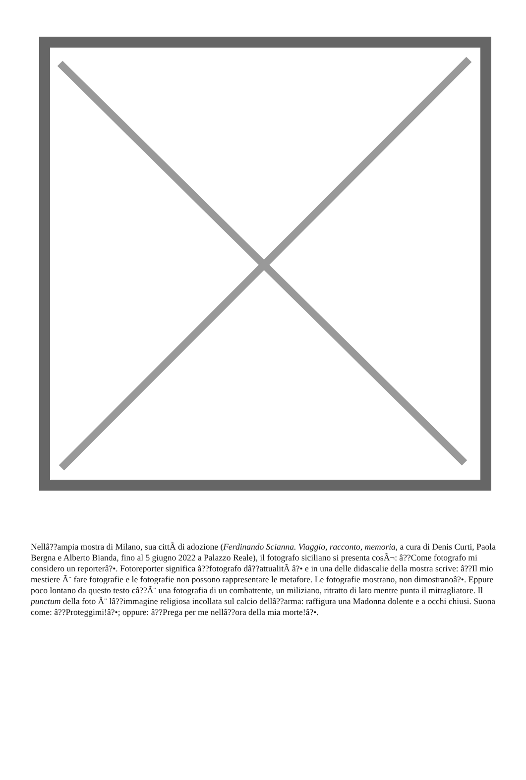Nellâ??ampia mostra di Milano, sua cittÃ di adozione (Ferdinando Scianna. Viaggio, racconto, memoria, a cura di Denis Curti, Paola Bergna e Alberto Bianda, fino al 5 giugno 2022 a Palazzo Reale), il fotografo siciliano si presenta cosÃ¬: â??Come fotografo mi considero un reporterâ?•. Fotoreporter significa â??fotografo dâ??attualitÃ â?• e in una delle didascalie della mostra scrive: â??Il mio mestiere Ã¨ fare fotografie e le fotografie non possono rappresentare le metafore. Le fotografie mostrano, non dimostranoâ?•. Eppure poco lontano da questo testo câ??Ã¨ una fotografia di un combattente, un miliziano, ritratto di lato mentre punta il mitragliatore. Il punctum della foto Ã¨ lâ??immagine religiosa incollata sul calcio dellâ??arma: raffigura una Madonna dolente e a occhi chiusi. Suona come: â??Proteggimi!â?•; oppure: â??Prega per me nellâ??ora della mia morte!â?•.